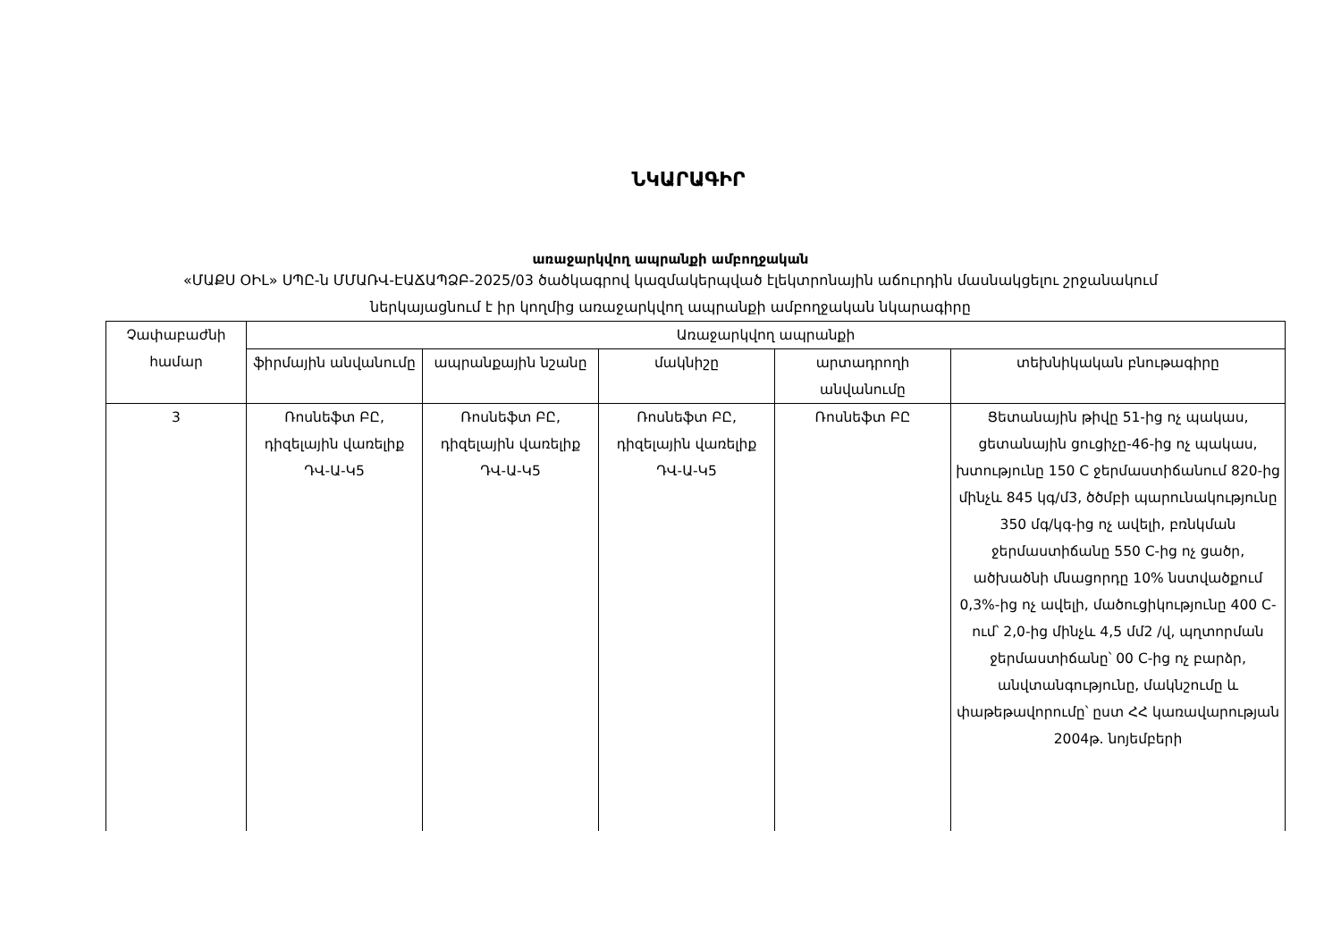ՆԿԱՐԱԳԻՐ
առաջարկվող ապրանքի ամբողջական
«ՄԱՔՍ ՕԻԼ» ՍՊԸ-ն ՄՄԱՌՎ-ԷԱՃԱՊՁԲ-2025/03 ծածկագրով կազմակերպված էլեկտրոնային աճուրդին մասնակցելու շրջանակում
ներկայացնում է իր կողմից առաջարկվող ապրանքի ամբողջական նկարագիրը
| Չափաբաժնի համար | Առաջարկվող ապրանքի | | | | |
| --- | --- | --- | --- | --- | --- |
| | ֆիրմային անվանումը | ապրանքային նշանը | մակնիշը | արտադրողի անվանումը | տեխնիկական բնութագիրը |
| 3 | Ռոսնեֆտ ԲԸ, դիզելային վառելիք ԴՎ-Ա-Կ5 | Ռոսնեֆտ ԲԸ, դիզելային վառելիք ԴՎ-Ա-Կ5 | Ռոսնեֆտ ԲԸ, դիզելային վառելիք ԴՎ-Ա-Կ5 | Ռոսնեֆտ ԲԸ | Ցետանային թիվը 51-ից ոչ պակաս, ցետանային ցուցիչը-46-ից ոչ պակաս, խտությունը 150 C ջերմաստիճանում 820-ից մինչև 845 կգ/մ3, ծծմբի պարունակությունը 350 մգ/կգ-ից ոչ ավելի, բռնկման ջերմաստիճանը 550 C-ից ոչ ցածր, ածխածնի մնացորդը 10% նստվածքում 0,3%-ից ոչ ավելի, մածուցիկությունը 400 C-ում՝ 2,0-ից մինչև 4,5 մմ2 /վ, պղտորման ջերմաստիճանը՝ 00 C-ից ոչ բարձր, անվտանգությունը, մակնշումը և փաթեթավորումը՝ ըստ ՀՀ կառավարության 2004թ. նոյեմբերի |